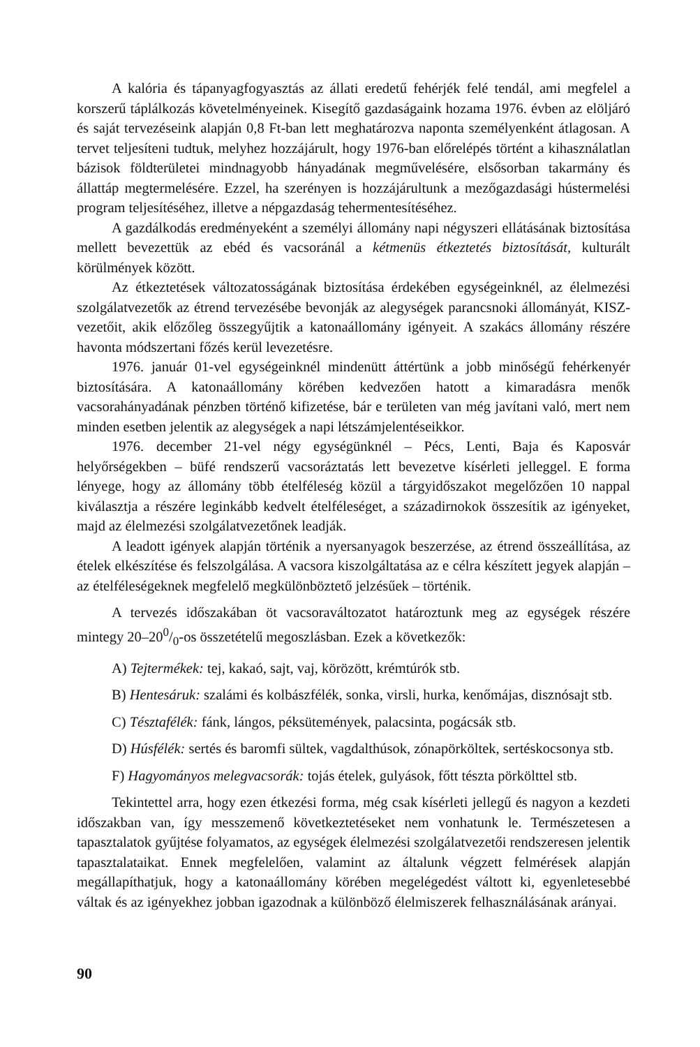A kalória és tápanyagfogyasztás az állati eredetű fehérjék felé tendál, ami megfelel a korszerű táplálkozás követelményeinek. Kisegítő gazdaságaink hozama 1976. évben az elöljáró és saját tervezéseink alapján 0,8 Ft-ban lett meghatározva naponta személyenként átlagosan. A tervet teljesíteni tudtuk, melyhez hozzájárult, hogy 1976-ban előrelépés történt a kihasználatlan bázisok földterületei mindnagyobb hányadának megművelésére, elsősorban takarmány és állattáp megtermelésére. Ezzel, ha szerényen is hozzájárultunk a mezőgazdasági hústermelési program teljesítéséhez, illetve a népgazdaság tehermentesítéséhez.
A gazdálkodás eredményeként a személyi állomány napi négyszeri ellátásának biztosítása mellett bevezettük az ebéd és vacsoránál a kétmenüs étkeztetés biztosítását, kulturált körülmények között.
Az étkeztetések változatosságának biztosítása érdekében egységeinknél, az élelmezési szolgálatvezetők az étrend tervezésébe bevonják az alegységek parancsnoki állományát, KISZ-vezetőit, akik előzőleg összegyűjtik a katonaállomány igényeit. A szakács állomány részére havonta módszertani főzés kerül levezetésre.
1976. január 01-vel egységeinknél mindenütt áttértünk a jobb minőségű fehérkenyér biztosítására. A katonaállomány körében kedvezően hatott a kimaradásra menők vacsorahányadának pénzben történő kifizetése, bár e területen van még javítani való, mert nem minden esetben jelentik az alegységek a napi létszámjelentéseikkor.
1976. december 21-vel négy egységünknél – Pécs, Lenti, Baja és Kaposvár helyőrségekben – büfé rendszerű vacsoráztatás lett bevezetve kísérleti jelleggel. E forma lényege, hogy az állomány több ételféleség közül a tárgyidőszakot megelőzően 10 nappal kiválasztja a részére leginkább kedvelt ételféleséget, a századirnokok összesítik az igényeket, majd az élelmezési szolgálatvezetőnek leadják.
A leadott igények alapján történik a nyersanyagok beszerzése, az étrend összeállítása, az ételek elkészítése és felszolgálása. A vacsora kiszolgáltatása az e célra készített jegyek alapján – az ételféleségeknek megfelelő megkülönböztető jelzésűek – történik.
A tervezés időszakában öt vacsoraváltozatot határoztunk meg az egységek részére mintegy 20–200/0-os összetételű megoszlásban. Ezek a következők:
A) Tejtermékek: tej, kakaó, sajt, vaj, körözött, krémtúrók stb.
B) Hentesáruk: szalámi és kolbászfélék, sonka, virsli, hurka, kenőmájas, disznósajt stb.
C) Tésztafélék: fánk, lángos, péksütemények, palacsinta, pogácsák stb.
D) Húsfélék: sertés és baromfi sültek, vagdalthúsok, zónapörköltek, sertéskocsonya stb.
F) Hagyományos melegvacsorák: tojás ételek, gulyások, főtt tészta pörkölttel stb.
Tekintettel arra, hogy ezen étkezési forma, még csak kísérleti jellegű és nagyon a kezdeti időszakban van, így messzemenő következtetéseket nem vonhatunk le. Természetesen a tapasztalatok gyűjtése folyamatos, az egységek élelmezési szolgálatvezetői rendszeresen jelentik tapasztalataikat. Ennek megfelelően, valamint az általunk végzett felmérések alapján megállapíthatjuk, hogy a katonaállomány körében megelégedést váltott ki, egyenletesebbé váltak és az igényekhez jobban igazodnak a különböző élelmiszerek felhasználásának arányai.
90